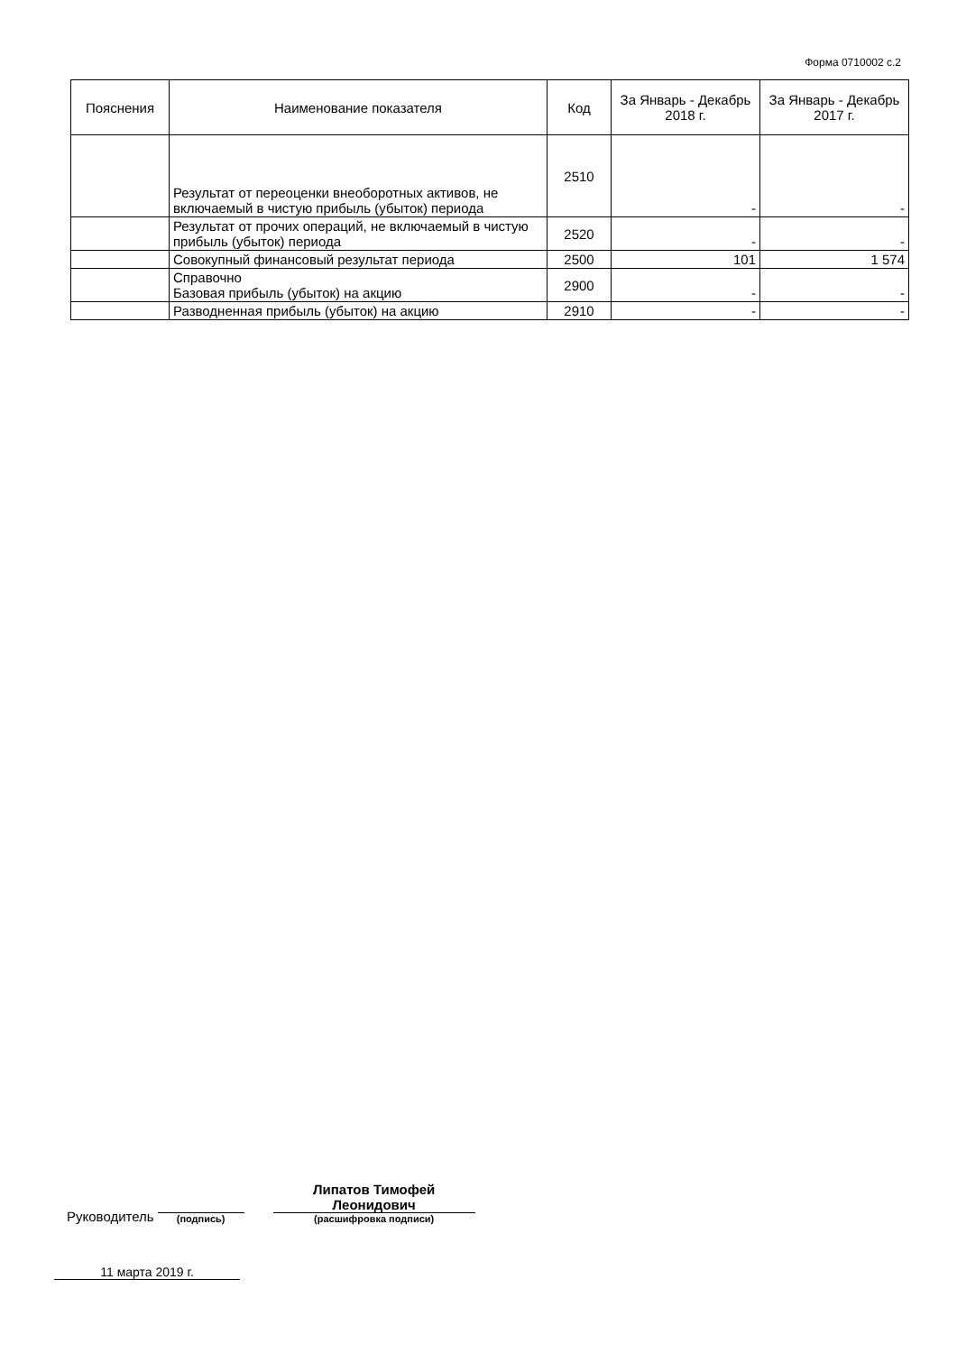Форма 0710002 с.2
| Пояснения | Наименование показателя | Код | За Январь - Декабрь 2018 г. | За Январь - Декабрь 2017 г. |
| --- | --- | --- | --- | --- |
| | Результат от переоценки внеоборотных активов, не включаемый в чистую прибыль (убыток) периода | 2510 | - | - |
| | Результат от прочих операций, не включаемый в чистую прибыль (убыток) периода | 2520 | - | - |
| | Совокупный финансовый результат периода | 2500 | 101 | 1 574 |
| | Справочно Базовая прибыль (убыток) на акцию | 2900 | - | - |
| | Разводненная прибыль (убыток) на акцию | 2910 | - | - |
Руководитель
(подпись)
Липатов Тимофей Леонидович
(расшифровка подписи)
11 марта 2019 г.